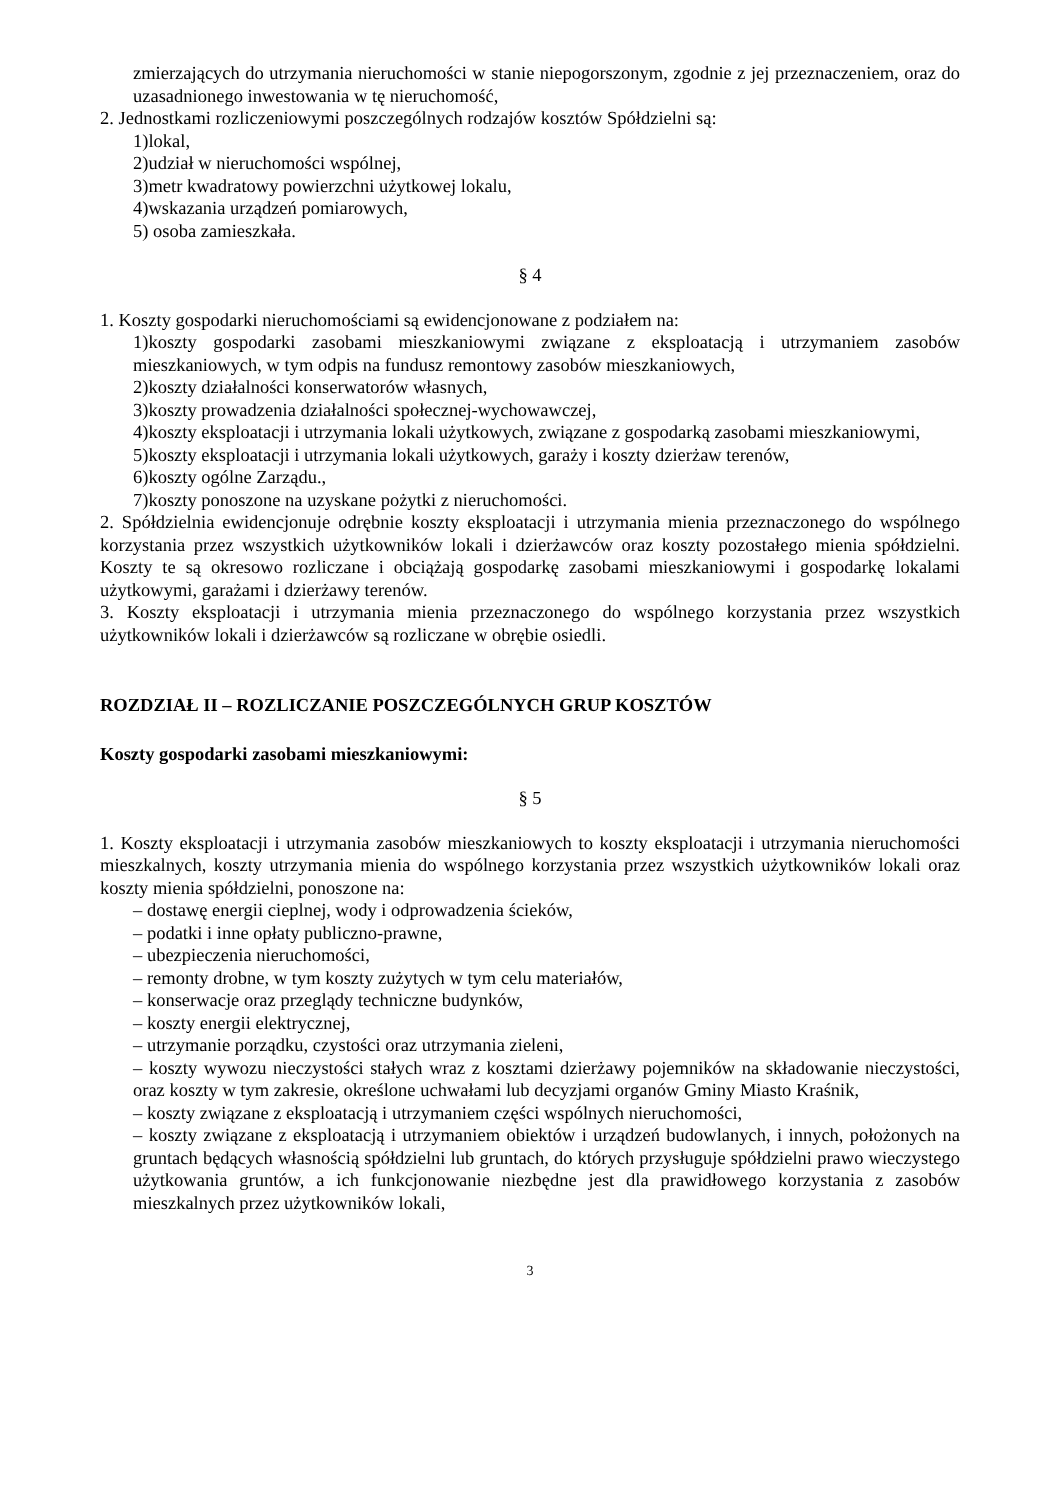zmierzających do utrzymania nieruchomości w stanie niepogorszonym, zgodnie z jej przeznaczeniem, oraz do uzasadnionego inwestowania w tę nieruchomość,
2. Jednostkami rozliczeniowymi poszczególnych rodzajów kosztów Spółdzielni są:
1)lokal,
2)udział w nieruchomości wspólnej,
3)metr kwadratowy powierzchni użytkowej lokalu,
4)wskazania urządzeń pomiarowych,
5) osoba zamieszkała.
§ 4
1. Koszty gospodarki nieruchomościami są ewidencjonowane z podziałem na:
1)koszty gospodarki zasobami mieszkaniowymi związane z eksploatacją i utrzymaniem zasobów mieszkaniowych, w tym odpis na fundusz remontowy zasobów mieszkaniowych,
2)koszty działalności konserwatorów własnych,
3)koszty prowadzenia działalności społecznej-wychowawczej,
4)koszty eksploatacji i utrzymania lokali użytkowych, związane z gospodarką zasobami mieszkaniowymi,
5)koszty eksploatacji i utrzymania lokali użytkowych, garaży i koszty dzierżaw terenów,
6)koszty ogólne Zarządu.,
7)koszty ponoszone na uzyskane pożytki z nieruchomości.
2. Spółdzielnia ewidencjonuje odrębnie koszty eksploatacji i utrzymania mienia przeznaczonego do wspólnego korzystania przez wszystkich użytkowników lokali i dzierżawców oraz koszty pozostałego mienia spółdzielni. Koszty te są okresowo rozliczane i obciążają gospodarkę zasobami mieszkaniowymi i gospodarkę lokalami użytkowymi, garażami i dzierżawy terenów.
3. Koszty eksploatacji i utrzymania mienia przeznaczonego do wspólnego korzystania przez wszystkich użytkowników lokali i dzierżawców są rozliczane w obrębie osiedli.
ROZDZIAŁ II – ROZLICZANIE POSZCZEGÓLNYCH GRUP KOSZTÓW
Koszty gospodarki zasobami mieszkaniowymi:
§ 5
1. Koszty eksploatacji i utrzymania zasobów mieszkaniowych to koszty eksploatacji i utrzymania nieruchomości mieszkalnych, koszty utrzymania mienia do wspólnego korzystania przez wszystkich użytkowników lokali oraz koszty mienia spółdzielni, ponoszone na:
– dostawę energii cieplnej, wody i odprowadzenia ścieków,
– podatki i inne opłaty publiczno-prawne,
– ubezpieczenia nieruchomości,
– remonty drobne, w tym koszty zużytych w tym celu materiałów,
– konserwacje oraz przeglądy techniczne budynków,
– koszty energii elektrycznej,
– utrzymanie porządku, czystości oraz utrzymania zieleni,
– koszty wywozu nieczystości stałych wraz z kosztami dzierżawy pojemników na składowanie nieczystości, oraz koszty w tym zakresie, określone uchwałami lub decyzjami organów Gminy Miasto Kraśnik,
– koszty związane z eksploatacją i utrzymaniem części wspólnych nieruchomości,
– koszty związane z eksploatacją i utrzymaniem obiektów i urządzeń budowlanych, i innych, położonych na gruntach będących własnością spółdzielni lub gruntach, do których przysługuje spółdzielni prawo wieczystego użytkowania gruntów, a ich funkcjonowanie niezbędne jest dla prawidłowego korzystania z zasobów mieszkalnych przez użytkowników lokali,
3